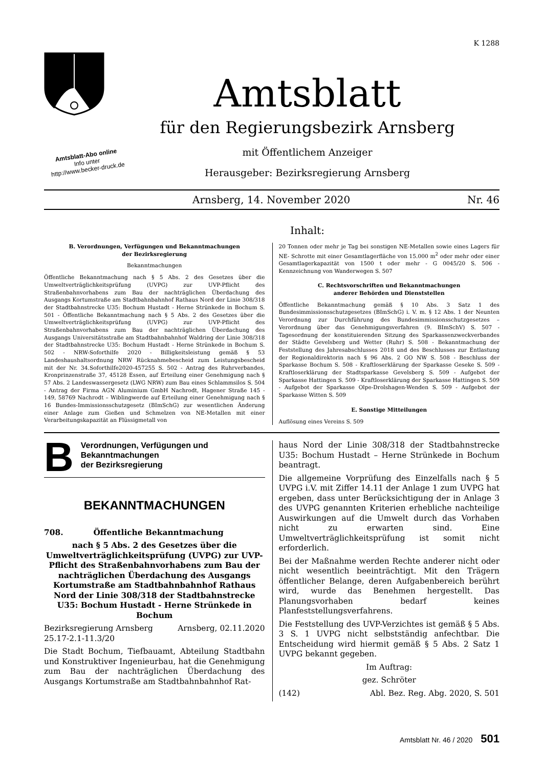K 1288
Amtsblatt
für den Regierungsbezirk Arnsberg
mit Öffentlichem Anzeiger
Herausgeber: Bezirksregierung Arnsberg
Amtsblatt-Abo online
Info unter
http://www.becker-druck.de
Arnsberg, 14. November 2020 Nr. 46
Inhalt:
B. Verordnungen, Verfügungen und Bekanntmachungen
der Bezirksregierung
Bekanntmachungen
Öffentliche Bekanntmachung nach § 5 Abs. 2 des Gesetzes über die Umweltverträglichkeitsprüfung (UVPG) zur UVP-Pflicht des Straßenbahnvorhabens zum Bau der nachträglichen Überdachung des Ausgangs Kortumstraße am Stadtbahnbahnhof Rathaus Nord der Linie 308/318 der Stadtbahnstrecke U35: Bochum Hustadt - Herne Strünkede in Bochum S. 501 - Öffentliche Bekanntmachung nach § 5 Abs. 2 des Gesetzes über die Umweltverträglichkeitsprüfung (UVPG) zur UVP-Pflicht des Straßenbahnvorhabens zum Bau der nachträglichen Überdachung des Ausgangs Universitätsstraße am Stadtbahnbahnhof Waldring der Linie 308/318 der Stadtbahnstrecke U35: Bochum Hustadt - Herne Strünkede in Bochum S. 502 - NRW-Soforthilfe 2020 - Billigkeitsleistung gemäß § 53 Landeshaushaltsordnung NRW Rücknahmebescheid zum Leistungsbescheid mit der Nr. 34.Soforthilfe2020-457255 S. 502 - Antrag des Ruhrverbandes, Kronprinzenstraße 37, 45128 Essen, auf Erteilung einer Genehmigung nach § 57 Abs. 2 Landeswassergesetz (LWG NRW) zum Bau eines Schlammsilos S. 504 - Antrag der Firma AGN Aluminium GmbH Nachrodt, Hagener Straße 145 - 149, 58769 Nachrodt – Wiblingwerde auf Erteilung einer Genehmigung nach § 16 Bundes-Immissionsschutzgesetz (BImSchG) zur wesentlichen Änderung einer Anlage zum Gießen und Schmelzen von NE-Metallen mit einer Verarbeitungskapazität an Flüssigmetall von
20 Tonnen oder mehr je Tag bei sonstigen NE-Metallen sowie eines Lagers für NE- Schrotte mit einer Gesamtlagerfläche von 15.000 m<sup>2</sup> oder mehr oder einer Gesamtlagerkapazität von 1500 t oder mehr - G 0045/20 S. 506 - Kennzeichnung von Wanderwegen S. 507
C. Rechtsvorschriften und Bekanntmachungen
anderer Behörden und Dienststellen
Öffentliche Bekanntmachung gemäß § 10 Abs. 3 Satz 1 des Bundesimmissionsschutzgesetzes (BImSchG) i. V. m. § 12 Abs. 1 der Neunten Verordnung zur Durchführung des Bundesimmissionsschutzgesetzes – Verordnung über das Genehmigungsverfahren (9. BImSchV) S. 507 - Tagesordnung der konstituierenden Sitzung des Sparkassenzweckverbandes der Städte Gevelsberg und Wetter (Ruhr) S. 508 - Bekanntmachung der Feststellung des Jahresabschlusses 2018 und des Beschlusses zur Entlastung der Regionaldirektorin nach § 96 Abs. 2 GO NW S. 508 - Beschluss der Sparkasse Bochum S. 508 - Kraftloserklärung der Sparkasse Geseke S. 509 - Kraftloserklärung der Stadtsparkasse Gevelsberg S. 509 - Aufgebot der Sparkasse Hattingen S. 509 - Kraftloserklärung der Sparkasse Hattingen S. 509 - Aufgebot der Sparkasse Olpe-Drolshagen-Wenden S. 509 - Aufgebot der Sparkasse Witten S. 509
E. Sonstige Mitteilungen
Auflösung eines Vereins S. 509
B Verordnungen, Verfügungen und
Bekanntmachungen
der Bezirksregierung
BEKANNTMACHUNGEN
708. Öffentliche Bekanntmachung
nach § 5 Abs. 2 des Gesetzes über die Umweltverträglichkeitsprüfung (UVPG) zur UVP-Pflicht des Straßenbahnvorhabens zum Bau der nachträglichen Überdachung des Ausgangs Kortumstraße am Stadtbahnbahnhof Rathaus Nord der Linie 308/318 der Stadtbahnstrecke U35: Bochum Hustadt - Herne Strünkede in Bochum
Bezirksregierung Arnsberg Arnsberg, 02.11.2020
25.17-2.1-11.3/20
Die Stadt Bochum, Tiefbauamt, Abteilung Stadtbahn und Konstruktiver Ingenieurbau, hat die Genehmigung zum Bau der nachträglichen Überdachung des Ausgangs Kortumstraße am Stadtbahnbahnhof Rat-
haus Nord der Linie 308/318 der Stadtbahnstrecke U35: Bochum Hustadt – Herne Strünkede in Bochum beantragt.
Die allgemeine Vorprüfung des Einzelfalls nach § 5 UVPG i.V. mit Ziffer 14.11 der Anlage 1 zum UVPG hat ergeben, dass unter Berücksichtigung der in Anlage 3 des UVPG genannten Kriterien erhebliche nachteilige Auswirkungen auf die Umwelt durch das Vorhaben nicht zu erwarten sind. Eine Umweltverträglichkeitsprüfung ist somit nicht erforderlich.
Bei der Maßnahme werden Rechte anderer nicht oder nicht wesentlich beeinträchtigt. Mit den Trägern öffentlicher Belange, deren Aufgabenbereich berührt wird, wurde das Benehmen hergestellt. Das Planungsvorhaben bedarf keines Planfeststellungsverfahrens.
Die Feststellung des UVP-Verzichtes ist gemäß § 5 Abs. 3 S. 1 UVPG nicht selbstständig anfechtbar. Die Entscheidung wird hiermit gemäß § 5 Abs. 2 Satz 1 UVPG bekannt gegeben.
Im Auftrag:
gez. Schröter
(142) Abl. Bez. Reg. Abg. 2020, S. 501
Amtsblatt Nr. 46 / 2020 501